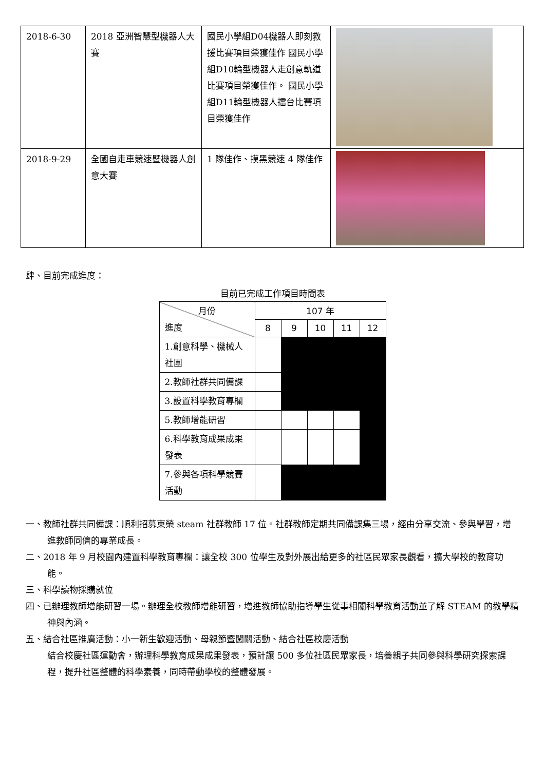| 2018-6-30 | 2018 亞洲智慧型機器人大賽 | 國民小學組D04機器人即刻救援比賽項目榮獲佳作 國民小學組D10輪型機器人走創意軌道比賽項目榮獲佳作。 國民小學組D11輪型機器人擂台比賽項目榮獲佳作 | |
| 2018-9-29 | 全國自走車競速暨機器人創意大賽 | 1 隊佳作、摸黑競速 4 隊佳作 | |
肆、目前完成進度：
目前已完成工作項目時間表
| 月份 進度 | 107 年 | | | | |
| | 8 | 9 | 10 | 11 | 12 |
| 1.創意科學、機械人社團 | | | | | |
| 2.教師社群共同備課 | | | | | |
| 3.設置科學教育專欄 | | | | | |
| 5.教師增能研習 | | | | | |
| 6.科學教育成果成果發表 | | | | | |
| 7.參與各項科學競賽活動 | | | | | |
一、教師社群共同備課：順利招募東榮 steam 社群教師 17 位。社群教師定期共同備課集三場，經由分享交流、參與學習，增進教師同儕的專業成長。
二、2018 年 9 月校園內建置科學教育專欄：讓全校 300 位學生及對外展出給更多的社區民眾家長觀看，擴大學校的教育功能。
三、科學讀物採購就位
四、已辦理教師增能研習一場。辦理全校教師增能研習，增進教師協助指導學生從事相關科學教育活動並了解 STEAM 的教學精神與內涵。
五、結合社區推廣活動：小一新生歡迎活動、母親節暨闖關活動、結合社區校慶活動
結合校慶社區運動會，辦理科學教育成果成果發表，預計讓 500 多位社區民眾家長，培養親子共同參與科學研究探索課程，提升社區整體的科學素養，同時帶動學校的整體發展。